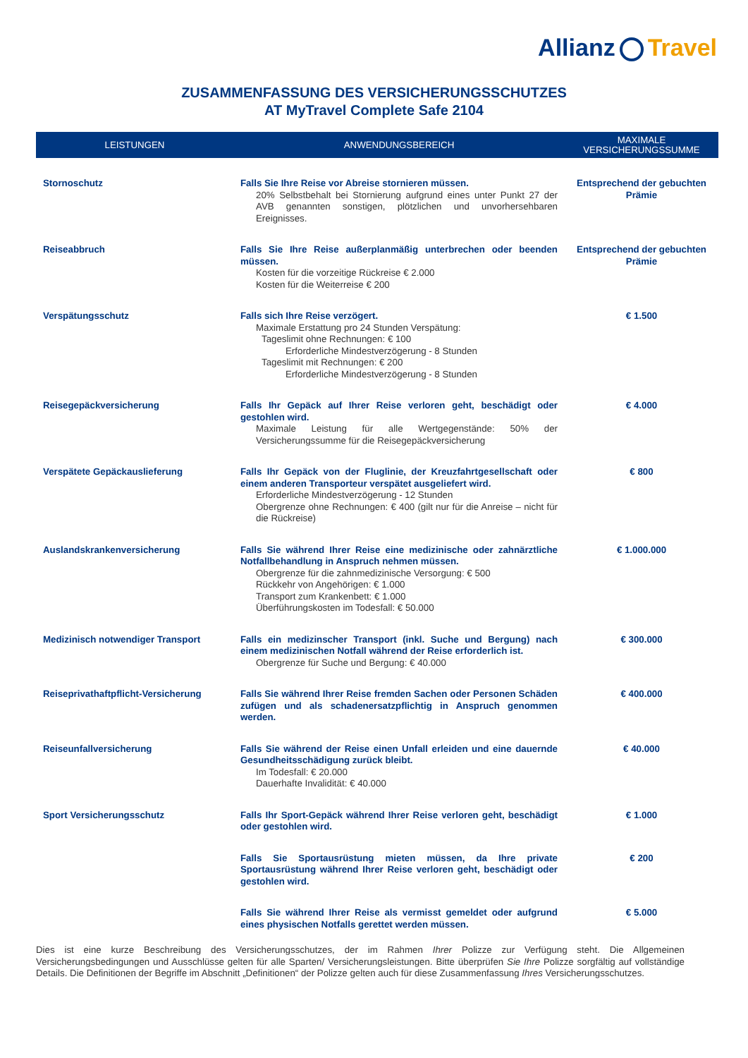Allianz Travel
ZUSAMMENFASSUNG DES VERSICHERUNGSSCHUTZES
AT MyTravel Complete Safe 2104
| LEISTUNGEN | ANWENDUNGSBEREICH | MAXIMALE VERSICHERUNGSSUMME |
| --- | --- | --- |
| Stornoschutz | Falls Sie Ihre Reise vor Abreise stornieren müssen. 20% Selbstbehalt bei Stornierung aufgrund eines unter Punkt 27 der AVB genannten sonstigen, plötzlichen und unvorhersehbaren Ereignisses. | Entsprechend der gebuchten Prämie |
| Reiseabbruch | Falls Sie Ihre Reise außerplanmäßig unterbrechen oder beenden müssen. Kosten für die vorzeitige Rückreise € 2.000 Kosten für die Weiterreise € 200 | Entsprechend der gebuchten Prämie |
| Verspätungsschutz | Falls sich Ihre Reise verzögert. Maximale Erstattung pro 24 Stunden Verspätung: Tageslimit ohne Rechnungen: € 100 Erforderliche Mindestverzögerung - 8 Stunden Tageslimit mit Rechnungen: € 200 Erforderliche Mindestverzögerung - 8 Stunden | € 1.500 |
| Reisegepäckversicherung | Falls Ihr Gepäck auf Ihrer Reise verloren geht, beschädigt oder gestohlen wird. Maximale Leistung für alle Wertgegenstände: 50% der Versicherungssumme für die Reisegepäckversicherung | € 4.000 |
| Verspätete Gepäckauslieferung | Falls Ihr Gepäck von der Fluglinie, der Kreuzfahrtgesellschaft oder einem anderen Transporteur verspätet ausgeliefert wird. Erforderliche Mindestverzögerung - 12 Stunden Obergrenze ohne Rechnungen: € 400 (gilt nur für die Anreise – nicht für die Rückreise) | € 800 |
| Auslandskrankenversicherung | Falls Sie während Ihrer Reise eine medizinische oder zahnärztliche Notfallbehandlung in Anspruch nehmen müssen. Obergrenze für die zahnmedizinische Versorgung: € 500 Rückkehr von Angehörigen: € 1.000 Transport zum Krankenbett: € 1.000 Überführungskosten im Todesfall: € 50.000 | € 1.000.000 |
| Medizinisch notwendiger Transport | Falls ein medizinscher Transport (inkl. Suche und Bergung) nach einem medizinischen Notfall während der Reise erforderlich ist. Obergrenze für Suche und Bergung: € 40.000 | € 300.000 |
| Reiseprivathaftpflicht-Versicherung | Falls Sie während Ihrer Reise fremden Sachen oder Personen Schäden zufügen und als schadenersatzpflichtig in Anspruch genommen werden. | € 400.000 |
| Reiseunfallversicherung | Falls Sie während der Reise einen Unfall erleiden und eine dauernde Gesundheitsschädigung zurück bleibt. Im Todesfall: € 20.000 Dauerhafte Invalidität: € 40.000 | € 40.000 |
| Sport Versicherungsschutz | Falls Ihr Sport-Gepäck während Ihrer Reise verloren geht, beschädigt oder gestohlen wird. | € 1.000 |
| | Falls Sie Sportausrüstung mieten müssen, da Ihre private Sportausrüstung während Ihrer Reise verloren geht, beschädigt oder gestohlen wird. | € 200 |
| | Falls Sie während Ihrer Reise als vermisst gemeldet oder aufgrund eines physischen Notfalls gerettet werden müssen. | € 5.000 |
Dies ist eine kurze Beschreibung des Versicherungsschutzes, der im Rahmen Ihrer Polizze zur Verfügung steht. Die Allgemeinen Versicherungsbedingungen und Ausschlüsse gelten für alle Sparten/ Versicherungsleistungen. Bitte überprüfen Sie Ihre Polizze sorgfältig auf vollständige Details. Die Definitionen der Begriffe im Abschnitt „Definitionen“ der Polizze gelten auch für diese Zusammenfassung Ihres Versicherungsschutzes.